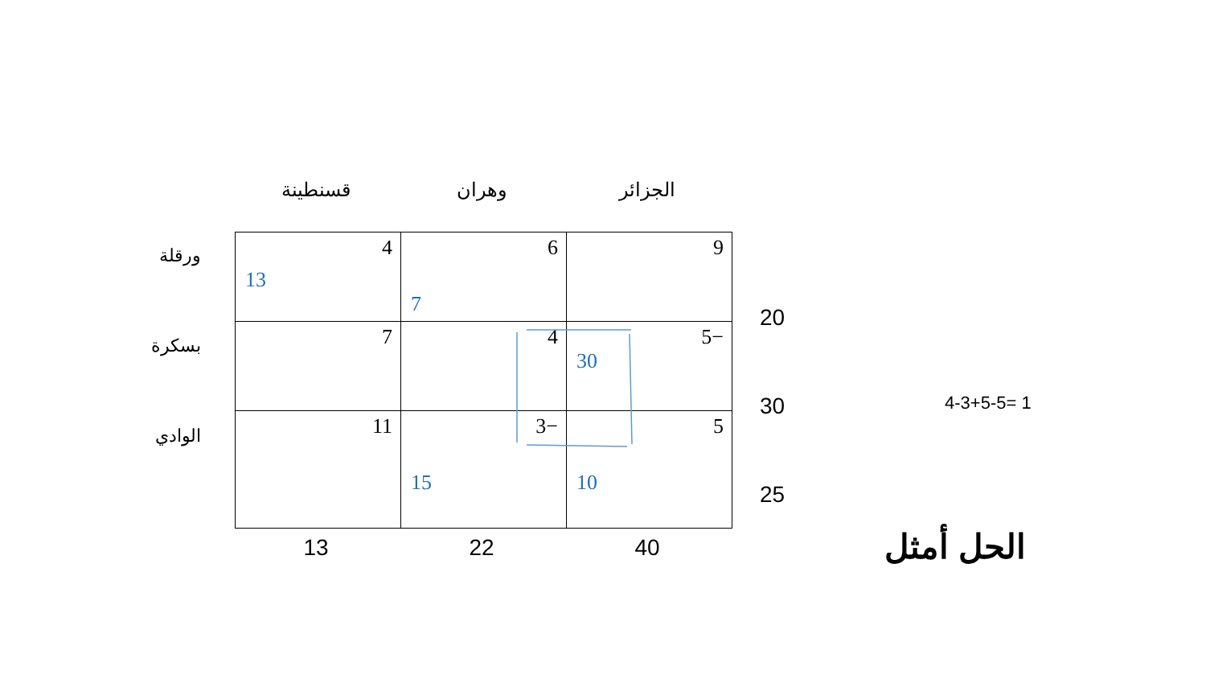قسنطينة وهران الجزائر
ورقلة
بسكرة
الوادي
| 4 13 | 6 7 | 9 |
| 7 | 4 | 5− 30 |
| 11 | 3− 15 | 5 10 |
20
30
25
13 22 40
4-3+5-5= 1
الحل أمثل